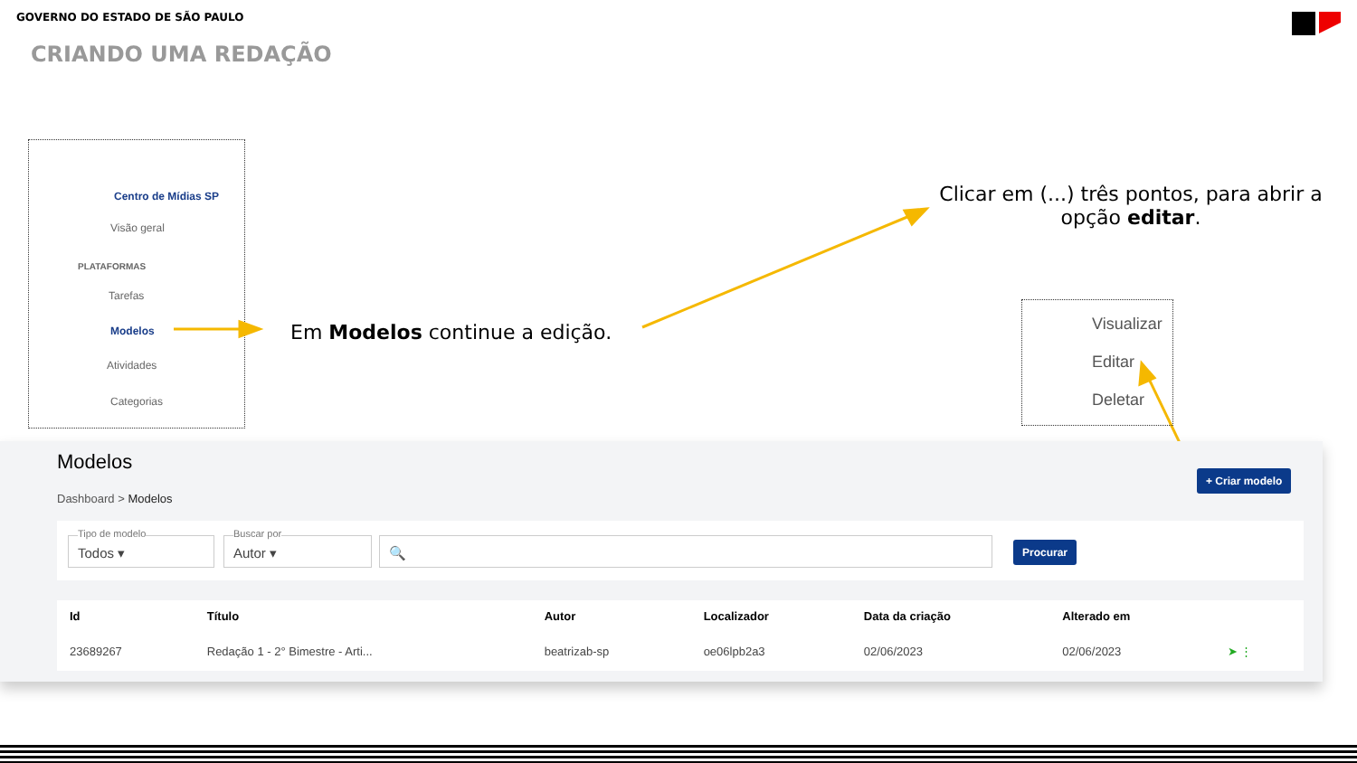GOVERNO DO ESTADO DE SÃO PAULO
CRIANDO UMA REDAÇÃO
Centro de Mídias SP
Visão geral
PLATAFORMAS
Tarefas
Modelos
Atividades
Categorias
Em Modelos continue a edição.
Clicar em (...) três pontos, para abrir a opção editar.
Visualizar
Editar
Deletar
Modelos
Dashboard > Modelos
+ Criar modelo
Tipo de modelo
Todos ▾
Buscar por
Autor ▾
🔍 Procurar
| Id | Título | Autor | Localizador | Data da criação | Alterado em | |
| --- | --- | --- | --- | --- | --- | --- |
| 23689267 | Redação 1 - 2° Bimestre - Arti... | beatrizab-sp | oe06lpb2a3 | 02/06/2023 | 02/06/2023 | ➤ ⋮ |